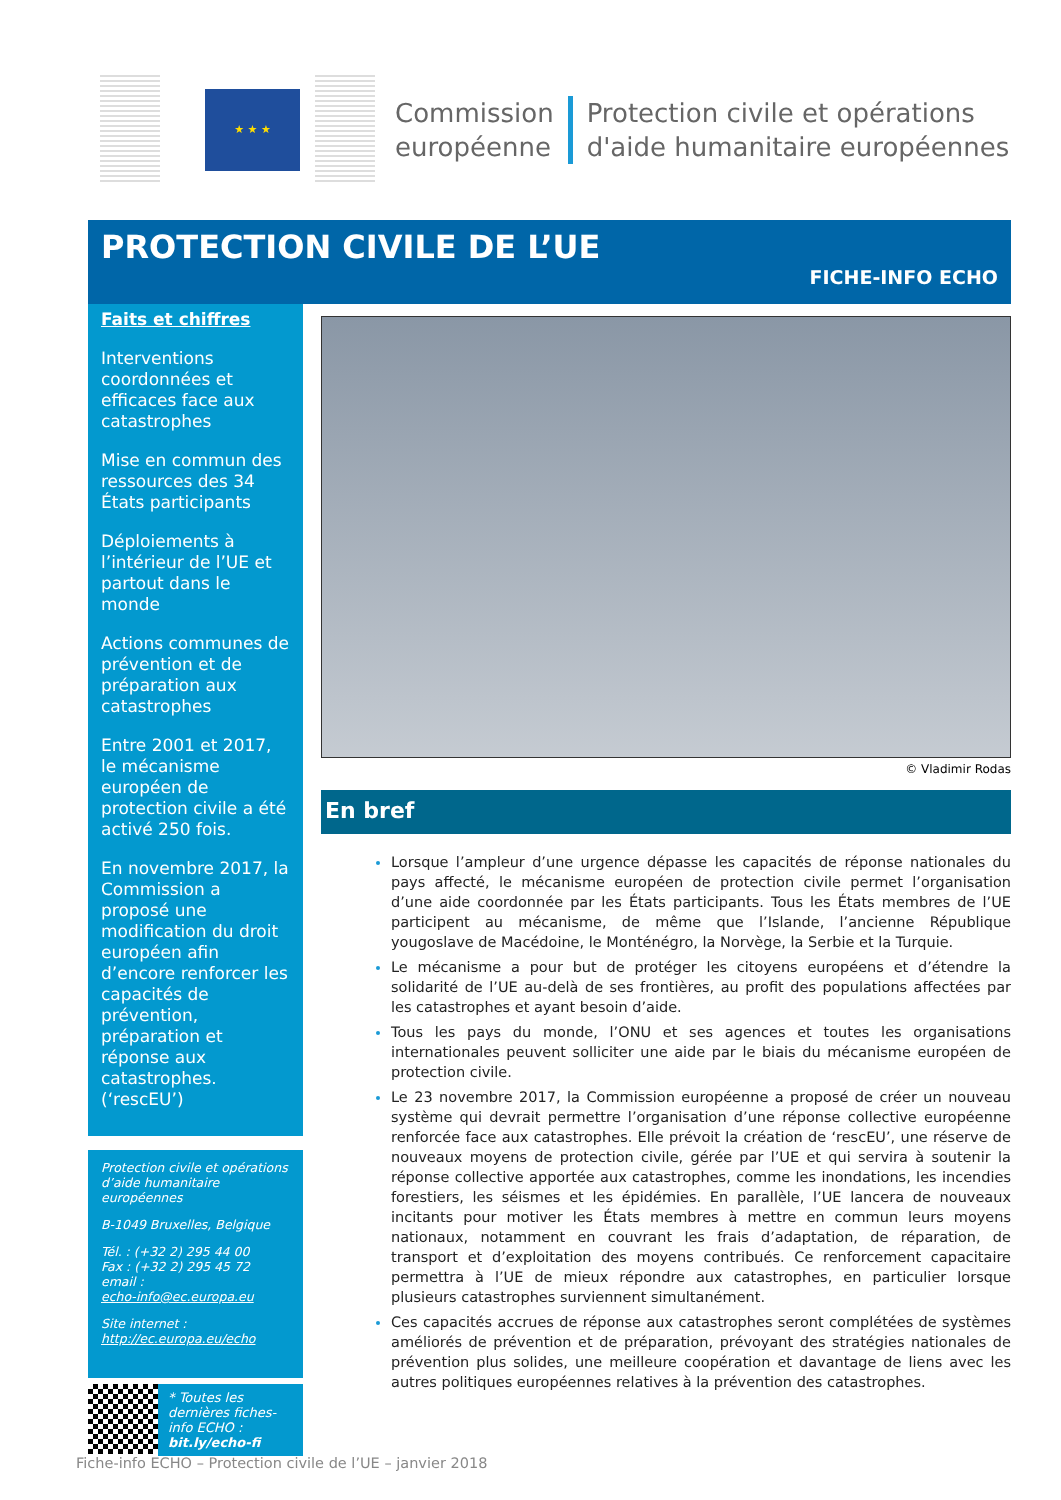★ ★ ★
Commission
européenne
Protection civile et opérations
d'aide humanitaire européennes
PROTECTION CIVILE DE L’UE
FICHE-INFO ECHO
Faits et chiffres
Interventions coordonnées et efficaces face aux catastrophes
Mise en commun des ressources des 34 États participants
Déploiements à l’intérieur de l’UE et partout dans le monde
Actions communes de prévention et de préparation aux catastrophes
Entre 2001 et 2017, le mécanisme européen de protection civile a été activé 250 fois.
En novembre 2017, la Commission a proposé une modification du droit européen afin d’encore renforcer les capacités de prévention, préparation et réponse aux catastrophes. (‘rescEU’)
Protection civile et opérations d’aide humanitaire européennes
B-1049 Bruxelles, Belgique
Tél. : (+32 2) 295 44 00
Fax : (+32 2) 295 45 72
email :
echo-info@ec.europa.eu
Site internet :
http://ec.europa.eu/echo
* Toutes les dernières fiches-info ECHO :
bit.ly/echo-fi
© Vladimir Rodas
En bref
Lorsque l’ampleur d’une urgence dépasse les capacités de réponse nationales du pays affecté, le mécanisme européen de protection civile permet l’organisation d’une aide coordonnée par les États participants. Tous les États membres de l’UE participent au mécanisme, de même que l’Islande, l’ancienne République yougoslave de Macédoine, le Monténégro, la Norvège, la Serbie et la Turquie.
Le mécanisme a pour but de protéger les citoyens européens et d’étendre la solidarité de l’UE au-delà de ses frontières, au profit des populations affectées par les catastrophes et ayant besoin d’aide.
Tous les pays du monde, l’ONU et ses agences et toutes les organisations internationales peuvent solliciter une aide par le biais du mécanisme européen de protection civile.
Le 23 novembre 2017, la Commission européenne a proposé de créer un nouveau système qui devrait permettre l’organisation d’une réponse collective européenne renforcée face aux catastrophes. Elle prévoit la création de ‘rescEU’, une réserve de nouveaux moyens de protection civile, gérée par l’UE et qui servira à soutenir la réponse collective apportée aux catastrophes, comme les inondations, les incendies forestiers, les séismes et les épidémies. En parallèle, l’UE lancera de nouveaux incitants pour motiver les États membres à mettre en commun leurs moyens nationaux, notamment en couvrant les frais d’adaptation, de réparation, de transport et d’exploitation des moyens contribués. Ce renforcement capacitaire permettra à l’UE de mieux répondre aux catastrophes, en particulier lorsque plusieurs catastrophes surviennent simultanément.
Ces capacités accrues de réponse aux catastrophes seront complétées de systèmes améliorés de prévention et de préparation, prévoyant des stratégies nationales de prévention plus solides, une meilleure coopération et davantage de liens avec les autres politiques européennes relatives à la prévention des catastrophes.
Fiche-info ECHO – Protection civile de l’UE – janvier 2018